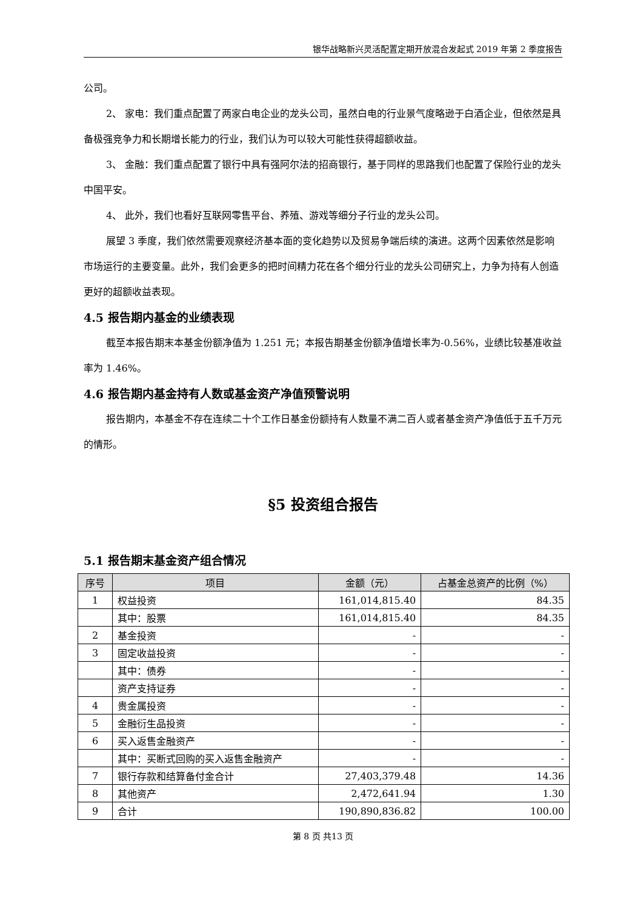银华战略新兴灵活配置定期开放混合发起式 2019 年第 2 季度报告
公司。
2、 家电：我们重点配置了两家白电企业的龙头公司，虽然白电的行业景气度略逊于白酒企业，但依然是具备极强竞争力和长期增长能力的行业，我们认为可以较大可能性获得超额收益。
3、 金融：我们重点配置了银行中具有强阿尔法的招商银行，基于同样的思路我们也配置了保险行业的龙头中国平安。
4、 此外，我们也看好互联网零售平台、养殖、游戏等细分子行业的龙头公司。
展望 3 季度，我们依然需要观察经济基本面的变化趋势以及贸易争端后续的演进。这两个因素依然是影响市场运行的主要变量。此外，我们会更多的把时间精力花在各个细分行业的龙头公司研究上，力争为持有人创造更好的超额收益表现。
4.5 报告期内基金的业绩表现
截至本报告期末本基金份额净值为 1.251 元；本报告期基金份额净值增长率为-0.56%，业绩比较基准收益率为 1.46%。
4.6 报告期内基金持有人数或基金资产净值预警说明
报告期内，本基金不存在连续二十个工作日基金份额持有人数量不满二百人或者基金资产净值低于五千万元的情形。
§5 投资组合报告
5.1 报告期末基金资产组合情况
| 序号 | 项目 | 金额（元） | 占基金总资产的比例（%） |
| --- | --- | --- | --- |
| 1 | 权益投资 | 161,014,815.40 | 84.35 |
| | 其中：股票 | 161,014,815.40 | 84.35 |
| 2 | 基金投资 | - | - |
| 3 | 固定收益投资 | - | - |
| | 其中：债券 | - | - |
| | 资产支持证券 | - | - |
| 4 | 贵金属投资 | - | - |
| 5 | 金融衍生品投资 | - | - |
| 6 | 买入返售金融资产 | - | - |
| | 其中：买断式回购的买入返售金融资产 | - | - |
| 7 | 银行存款和结算备付金合计 | 27,403,379.48 | 14.36 |
| 8 | 其他资产 | 2,472,641.94 | 1.30 |
| 9 | 合计 | 190,890,836.82 | 100.00 |
第 8 页 共13 页